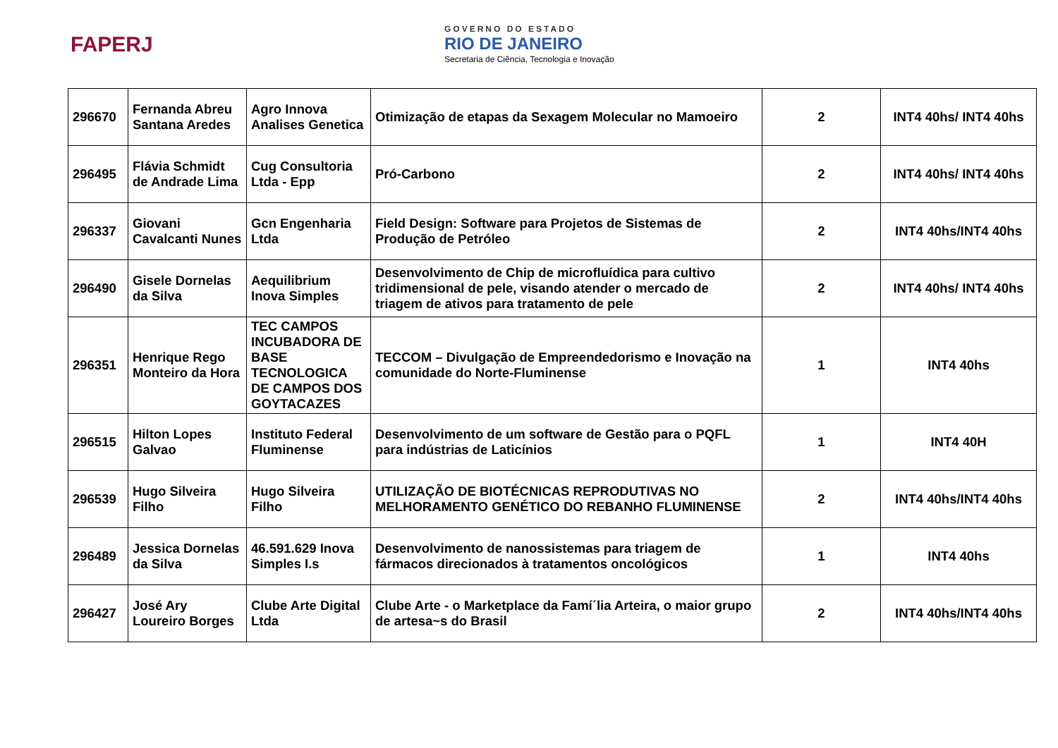FAPERJ
GOVERNO DO ESTADO
RIO DE JANEIRO
Secretaria de Ciência, Tecnologia e Inovação
| 296670 | Fernanda Abreu Santana Aredes | Agro Innova Analises Genetica | Otimização de etapas da Sexagem Molecular no Mamoeiro | 2 | INT4 40hs/ INT4 40hs |
| 296495 | Flávia Schmidt de Andrade Lima | Cug Consultoria Ltda - Epp | Pró-Carbono | 2 | INT4 40hs/ INT4 40hs |
| 296337 | Giovani Cavalcanti Nunes | Gcn Engenharia Ltda | Field Design: Software para Projetos de Sistemas de Produção de Petróleo | 2 | INT4 40hs/INT4 40hs |
| 296490 | Gisele Dornelas da Silva | Aequilibrium Inova Simples | Desenvolvimento de Chip de microfluídica para cultivo tridimensional de pele, visando atender o mercado de triagem de ativos para tratamento de pele | 2 | INT4 40hs/ INT4 40hs |
| 296351 | Henrique Rego Monteiro da Hora | TEC CAMPOS INCUBADORA DE BASE TECNOLOGICA DE CAMPOS DOS GOYTACAZES | TECCOM – Divulgação de Empreendedorismo e Inovação na comunidade do Norte-Fluminense | 1 | INT4 40hs |
| 296515 | Hilton Lopes Galvao | Instituto Federal Fluminense | Desenvolvimento de um software de Gestão para o PQFL para indústrias de Laticínios | 1 | INT4 40H |
| 296539 | Hugo Silveira Filho | Hugo Silveira Filho | UTILIZAÇÃO DE BIOTÉCNICAS REPRODUTIVAS NO MELHORAMENTO GENÉTICO DO REBANHO FLUMINENSE | 2 | INT4 40hs/INT4 40hs |
| 296489 | Jessica Dornelas da Silva | 46.591.629 Inova Simples I.s | Desenvolvimento de nanossistemas para triagem de fármacos direcionados à tratamentos oncológicos | 1 | INT4 40hs |
| 296427 | José Ary Loureiro Borges | Clube Arte Digital Ltda | Clube Arte - o Marketplace da Famí´lia Arteira, o maior grupo de artesa~s do Brasil | 2 | INT4 40hs/INT4 40hs |